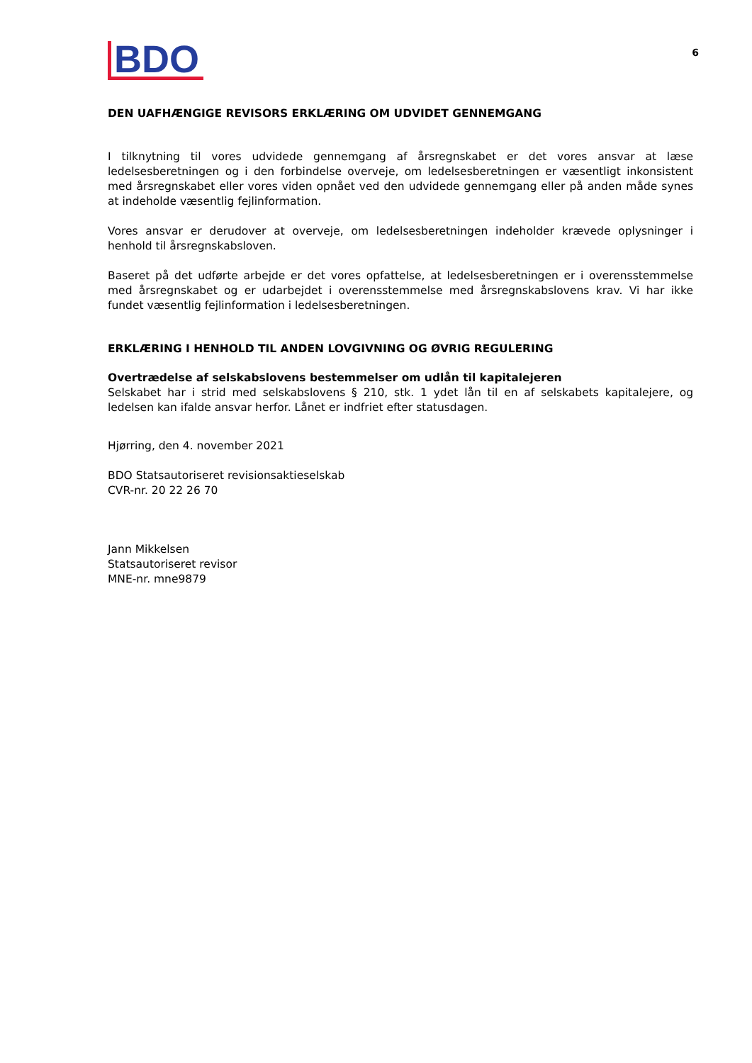BDO
6
DEN UAFHÆNGIGE REVISORS ERKLÆRING OM UDVIDET GENNEMGANG
I tilknytning til vores udvidede gennemgang af årsregnskabet er det vores ansvar at læse ledelsesberetningen og i den forbindelse overveje, om ledelsesberetningen er væsentligt inkonsistent med årsregnskabet eller vores viden opnået ved den udvidede gennemgang eller på anden måde synes at indeholde væsentlig fejlinformation.
Vores ansvar er derudover at overveje, om ledelsesberetningen indeholder krævede oplysninger i henhold til årsregnskabsloven.
Baseret på det udførte arbejde er det vores opfattelse, at ledelsesberetningen er i overensstemmelse med årsregnskabet og er udarbejdet i overensstemmelse med årsregnskabslovens krav. Vi har ikke fundet væsentlig fejlinformation i ledelsesberetningen.
ERKLÆRING I HENHOLD TIL ANDEN LOVGIVNING OG ØVRIG REGULERING
Overtrædelse af selskabslovens bestemmelser om udlån til kapitalejeren
Selskabet har i strid med selskabslovens § 210, stk. 1 ydet lån til en af selskabets kapitalejere, og ledelsen kan ifalde ansvar herfor. Lånet er indfriet efter statusdagen.
Hjørring, den 4. november 2021
BDO Statsautoriseret revisionsaktieselskab
CVR-nr. 20 22 26 70
Jann Mikkelsen
Statsautoriseret revisor
MNE-nr. mne9879